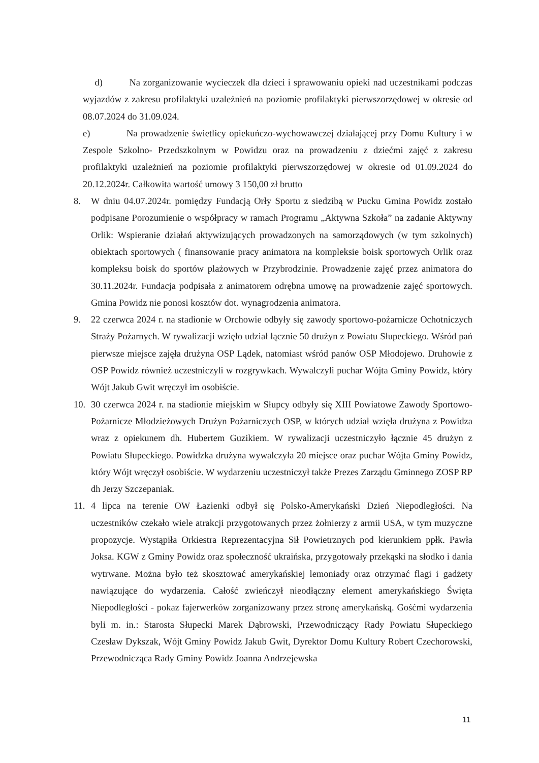d) Na zorganizowanie wycieczek dla dzieci i sprawowaniu opieki nad uczestnikami podczas wyjazdów z zakresu profilaktyki uzależnień na poziomie profilaktyki pierwszorzędowej w okresie od 08.07.2024 do 31.09.024.
e) Na prowadzenie świetlicy opiekuńczo-wychowawczej działającej przy Domu Kultury i w Zespole Szkolno- Przedszkolnym w Powidzu oraz na prowadzeniu z dziećmi zajęć z zakresu profilaktyki uzależnień na poziomie profilaktyki pierwszorzędowej w okresie od 01.09.2024 do 20.12.2024r. Całkowita wartość umowy 3 150,00 zł brutto
8. W dniu 04.07.2024r. pomiędzy Fundacją Orły Sportu z siedzibą w Pucku Gmina Powidz zostało podpisane Porozumienie o współpracy w ramach Programu „Aktywna Szkoła” na zadanie Aktywny Orlik: Wspieranie działań aktywizujących prowadzonych na samorządowych (w tym szkolnych) obiektach sportowych ( finansowanie pracy animatora na kompleksie boisk sportowych Orlik oraz kompleksu boisk do sportów plażowych w Przybrodzinie. Prowadzenie zajęć przez animatora do 30.11.2024r. Fundacja podpisała z animatorem odrębna umowę na prowadzenie zajęć sportowych. Gmina Powidz nie ponosi kosztów dot. wynagrodzenia animatora.
9. 22 czerwca 2024 r. na stadionie w Orchowie odbyły się zawody sportowo-pożarnicze Ochotniczych Straży Pożarnych. W rywalizacji wzięło udział łącznie 50 drużyn z Powiatu Słupeckiego. Wśród pań pierwsze miejsce zajęła drużyna OSP Lądek, natomiast wśród panów OSP Młodojewo. Druhowie z OSP Powidz również uczestniczyli w rozgrywkach. Wywalczyli puchar Wójta Gminy Powidz, który Wójt Jakub Gwit wręczył im osobiście.
10. 30 czerwca 2024 r. na stadionie miejskim w Słupcy odbyły się XIII Powiatowe Zawody Sportowo-Pożarnicze Młodzieżowych Drużyn Pożarniczych OSP, w których udział wzięła drużyna z Powidza wraz z opiekunem dh. Hubertem Guzikiem. W rywalizacji uczestniczyło łącznie 45 drużyn z Powiatu Słupeckiego. Powidzka drużyna wywalczyła 20 miejsce oraz puchar Wójta Gminy Powidz, który Wójt wręczył osobiście. W wydarzeniu uczestniczył także Prezes Zarządu Gminnego ZOSP RP dh Jerzy Szczepaniak.
11. 4 lipca na terenie OW Łazienki odbył się Polsko-Amerykański Dzień Niepodległości. Na uczestników czekało wiele atrakcji przygotowanych przez żołnierzy z armii USA, w tym muzyczne propozycje. Wystąpiła Orkiestra Reprezentacyjna Sił Powietrznych pod kierunkiem ppłk. Pawła Joksa. KGW z Gminy Powidz oraz społeczność ukraińska, przygotowały przekąski na słodko i dania wytrwane. Można było też skosztować amerykańskiej lemoniady oraz otrzymać flagi i gadżety nawiązujące do wydarzenia. Całość zwieńczył nieodłączny element amerykańskiego Święta Niepodległości - pokaz fajerwerków zorganizowany przez stronę amerykańską. Gośćmi wydarzenia byli m. in.: Starosta Słupecki Marek Dąbrowski, Przewodniczący Rady Powiatu Słupeckiego Czesław Dykszak, Wójt Gminy Powidz Jakub Gwit, Dyrektor Domu Kultury Robert Czechorowski, Przewodnicząca Rady Gminy Powidz Joanna Andrzejewska
11